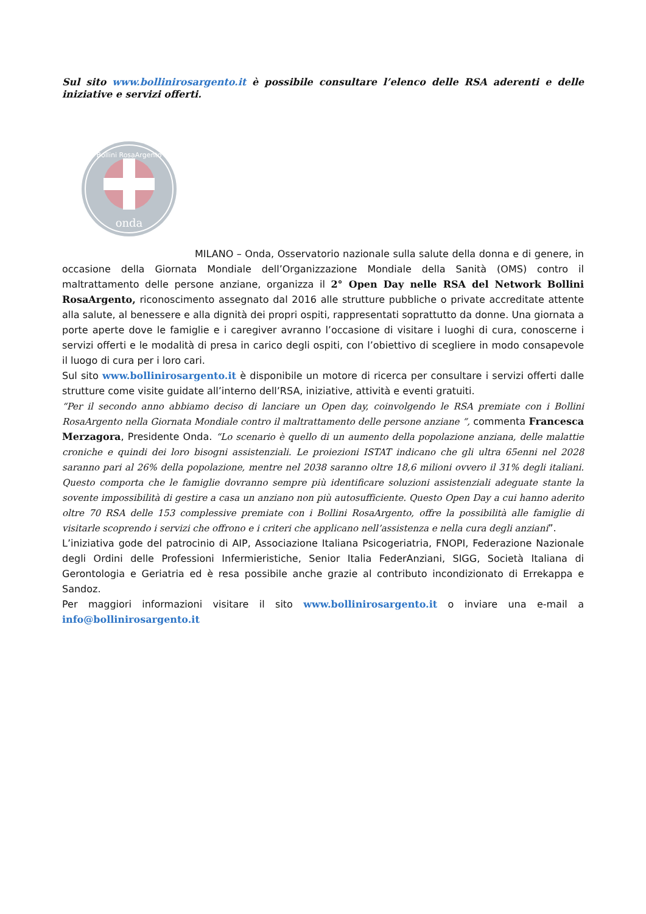Sul sito www.bollinirosargento.it è possibile consultare l’elenco delle RSA aderenti e delle iniziative e servizi offerti.
onda
Bollini RosaArgento
MILANO – Onda, Osservatorio nazionale sulla salute della donna e di genere, in occasione della Giornata Mondiale dell’Organizzazione Mondiale della Sanità (OMS) contro il maltrattamento delle persone anziane, organizza il 2° Open Day nelle RSA del Network Bollini RosaArgento, riconoscimento assegnato dal 2016 alle strutture pubbliche o private accreditate attente alla salute, al benessere e alla dignità dei propri ospiti, rappresentati soprattutto da donne. Una giornata a porte aperte dove le famiglie e i caregiver avranno l’occasione di visitare i luoghi di cura, conoscerne i servizi offerti e le modalità di presa in carico degli ospiti, con l’obiettivo di scegliere in modo consapevole il luogo di cura per i loro cari.
Sul sito www.bollinirosargento.it è disponibile un motore di ricerca per consultare i servizi offerti dalle strutture come visite guidate all’interno dell’RSA, iniziative, attività e eventi gratuiti.
“Per il secondo anno abbiamo deciso di lanciare un Open day, coinvolgendo le RSA premiate con i Bollini RosaArgento nella Giornata Mondiale contro il maltrattamento delle persone anziane “, commenta Francesca Merzagora, Presidente Onda. “Lo scenario è quello di un aumento della popolazione anziana, delle malattie croniche e quindi dei loro bisogni assistenziali. Le proiezioni ISTAT indicano che gli ultra 65enni nel 2028 saranno pari al 26% della popolazione, mentre nel 2038 saranno oltre 18,6 milioni ovvero il 31% degli italiani. Questo comporta che le famiglie dovranno sempre più identificare soluzioni assistenziali adeguate stante la sovente impossibilità di gestire a casa un anziano non più autosufficiente. Questo Open Day a cui hanno aderito oltre 70 RSA delle 153 complessive premiate con i Bollini RosaArgento, offre la possibilità alle famiglie di visitarle scoprendo i servizi che offrono e i criteri che applicano nell’assistenza e nella cura degli anziani”.
L’iniziativa gode del patrocinio di AIP, Associazione Italiana Psicogeriatria, FNOPI, Federazione Nazionale degli Ordini delle Professioni Infermieristiche, Senior Italia FederAnziani, SIGG, Società Italiana di Gerontologia e Geriatria ed è resa possibile anche grazie al contributo incondizionato di Errekappa e Sandoz.
Per maggiori informazioni visitare il sito www.bollinirosargento.it o inviare una e-mail a info@bollinirosargento.it